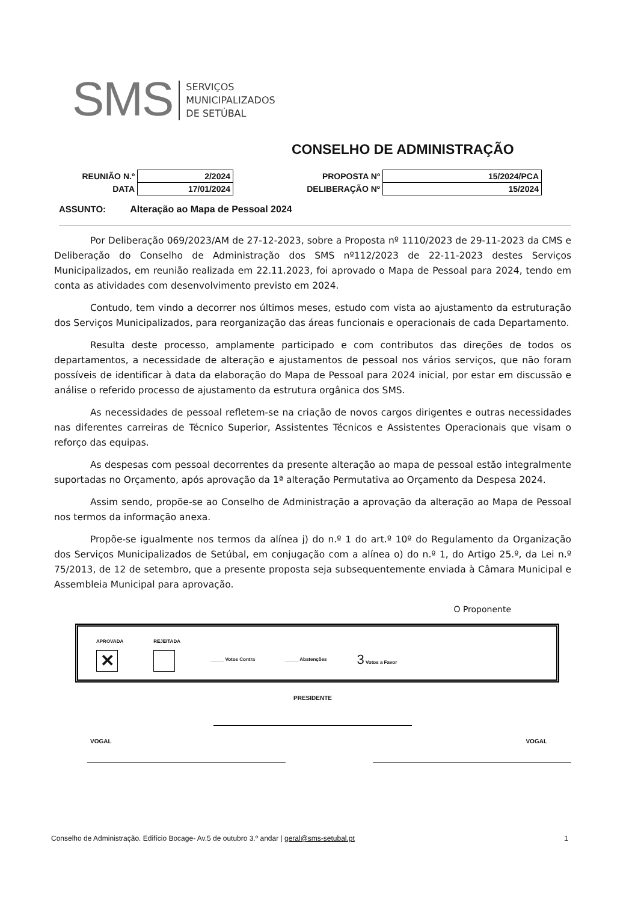SMS
SERVIÇOS
MUNICIPALIZADOS
DE SETÚBAL
CONSELHO DE ADMINISTRAÇÃO
| REUNIÃO N.º | 2/2024 | PROPOSTA Nº | 15/2024/PCA |
| DATA | 17/01/2024 | DELIBERAÇÃO Nº | 15/2024 |
ASSUNTO: Alteração ao Mapa de Pessoal 2024
Por Deliberação 069/2023/AM de 27-12-2023, sobre a Proposta nº 1110/2023 de 29-11-2023 da CMS e Deliberação do Conselho de Administração dos SMS nº112/2023 de 22-11-2023 destes Serviços Municipalizados, em reunião realizada em 22.11.2023, foi aprovado o Mapa de Pessoal para 2024, tendo em conta as atividades com desenvolvimento previsto em 2024.
Contudo, tem vindo a decorrer nos últimos meses, estudo com vista ao ajustamento da estruturação dos Serviços Municipalizados, para reorganização das áreas funcionais e operacionais de cada Departamento.
Resulta deste processo, amplamente participado e com contributos das direções de todos os departamentos, a necessidade de alteração e ajustamentos de pessoal nos vários serviços, que não foram possíveis de identificar à data da elaboração do Mapa de Pessoal para 2024 inicial, por estar em discussão e análise o referido processo de ajustamento da estrutura orgânica dos SMS.
As necessidades de pessoal refletem-se na criação de novos cargos dirigentes e outras necessidades nas diferentes carreiras de Técnico Superior, Assistentes Técnicos e Assistentes Operacionais que visam o reforço das equipas.
As despesas com pessoal decorrentes da presente alteração ao mapa de pessoal estão integralmente suportadas no Orçamento, após aprovação da 1ª alteração Permutativa ao Orçamento da Despesa 2024.
Assim sendo, propõe-se ao Conselho de Administração a aprovação da alteração ao Mapa de Pessoal nos termos da informação anexa.
Propõe-se igualmente nos termos da alínea j) do n.º 1 do art.º 10º do Regulamento da Organização dos Serviços Municipalizados de Setúbal, em conjugação com a alínea o) do n.º 1, do Artigo 25.º, da Lei n.º 75/2013, de 12 de setembro, que a presente proposta seja subsequentemente enviada à Câmara Municipal e Assembleia Municipal para aprovação.
O Proponente
APROVADA
✕
REJEITADA
_____ Votos Contra _____ Abstenções
3 Votos a Favor
PRESIDENTE
VOGAL VOGAL
Conselho de Administração. Edifício Bocage- Av.5 de outubro 3.º andar | geral@sms-setubal.pt 1